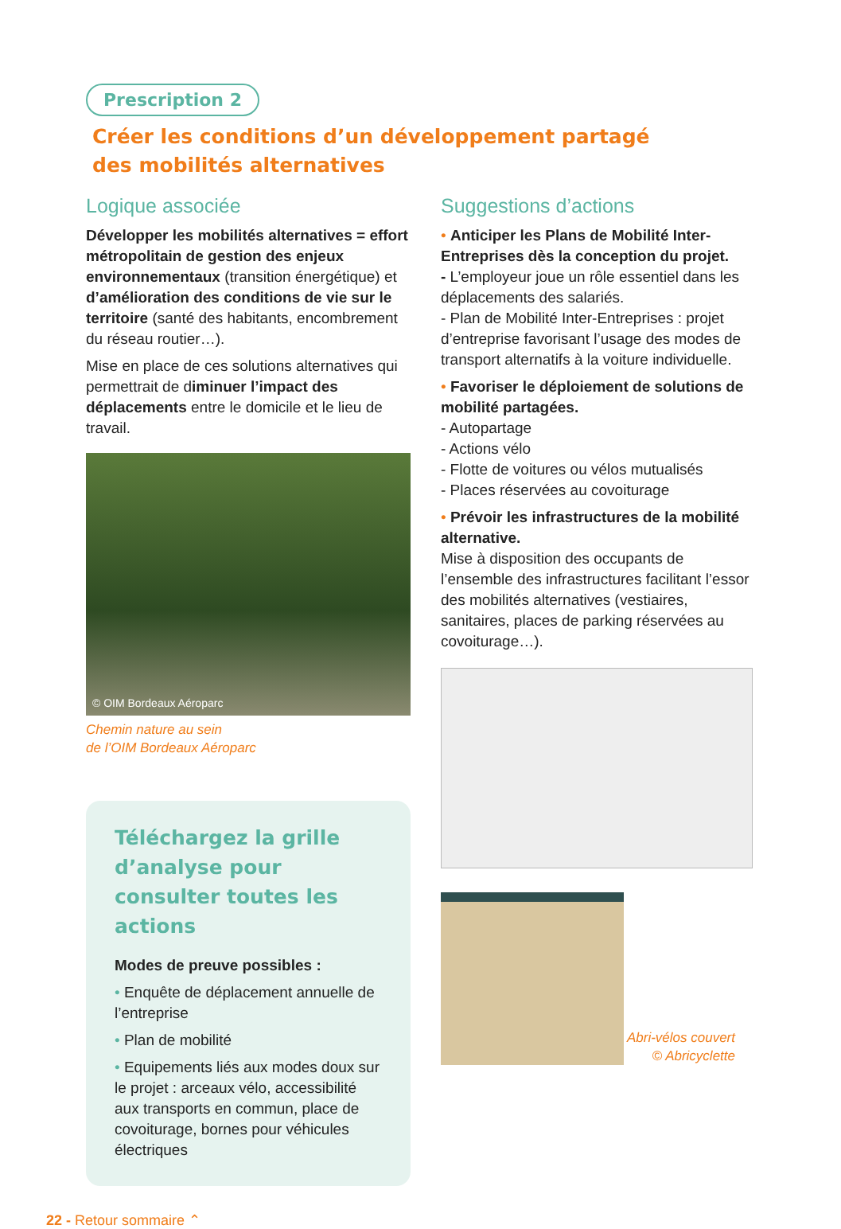Prescription 2
Créer les conditions d’un développement partagé
des mobilités alternatives
Logique associée
Développer les mobilités alternatives = effort métropolitain de gestion des enjeux environnementaux (transition énergétique) et d’amélioration des conditions de vie sur le territoire (santé des habitants, encombrement du réseau routier…).
Mise en place de ces solutions alternatives qui permettrait de diminuer l’impact des déplacements entre le domicile et le lieu de travail.
© OIM Bordeaux Aéroparc
Chemin nature au sein
de l’OIM Bordeaux Aéroparc
Téléchargez la grille d’analyse pour consulter toutes les actions
Modes de preuve possibles :
• Enquête de déplacement annuelle de l’entreprise
• Plan de mobilité
• Equipements liés aux modes doux sur le projet : arceaux vélo, accessibilité aux transports en commun, place de covoiturage, bornes pour véhicules électriques
Suggestions d’actions
• Anticiper les Plans de Mobilité Inter-Entreprises dès la conception du projet.
- L’employeur joue un rôle essentiel dans les déplacements des salariés.
- Plan de Mobilité Inter-Entreprises : projet d’entreprise favorisant l’usage des modes de transport alternatifs à la voiture individuelle.
• Favoriser le déploiement de solutions de mobilité partagées.
- Autopartage
- Actions vélo
- Flotte de voitures ou vélos mutualisés
- Places réservées au covoiturage
• Prévoir les infrastructures de la mobilité alternative.
Mise à disposition des occupants de l’ensemble des infrastructures facilitant l’essor des mobilités alternatives (vestiaires, sanitaires, places de parking réservées au covoiturage…).
Abri-vélos couvert
© Abricyclette
22 - Retour sommaire ⌃